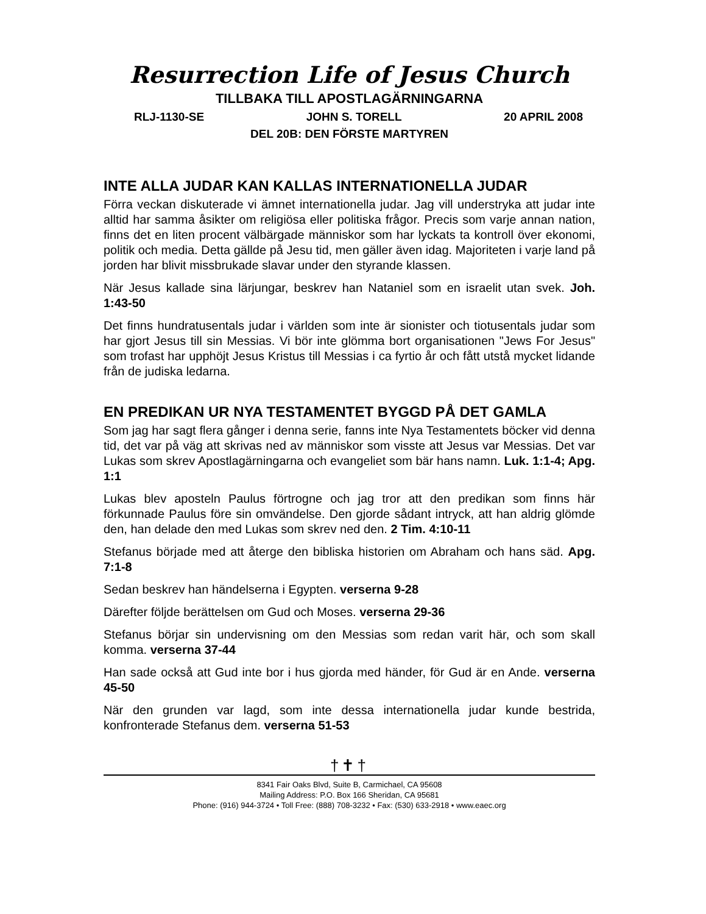Resurrection Life of Jesus Church
TILLBAKA TILL APOSTLAGÄRNINGARNA
RLJ-1130-SE JOHN S. TORELL 20 APRIL 2008
DEL 20B: DEN FÖRSTE MARTYREN
INTE ALLA JUDAR KAN KALLAS INTERNATIONELLA JUDAR
Förra veckan diskuterade vi ämnet internationella judar. Jag vill understryka att judar inte alltid har samma åsikter om religiösa eller politiska frågor. Precis som varje annan nation, finns det en liten procent välbärgade människor som har lyckats ta kontroll över ekonomi, politik och media. Detta gällde på Jesu tid, men gäller även idag. Majoriteten i varje land på jorden har blivit missbrukade slavar under den styrande klassen.
När Jesus kallade sina lärjungar, beskrev han Nataniel som en israelit utan svek. Joh. 1:43-50
Det finns hundratusentals judar i världen som inte är sionister och tiotusentals judar som har gjort Jesus till sin Messias. Vi bör inte glömma bort organisationen "Jews For Jesus" som trofast har upphöjt Jesus Kristus till Messias i ca fyrtio år och fått utstå mycket lidande från de judiska ledarna.
EN PREDIKAN UR NYA TESTAMENTET BYGGD PÅ DET GAMLA
Som jag har sagt flera gånger i denna serie, fanns inte Nya Testamentets böcker vid denna tid, det var på väg att skrivas ned av människor som visste att Jesus var Messias. Det var Lukas som skrev Apostlagärningarna och evangeliet som bär hans namn. Luk. 1:1-4; Apg. 1:1
Lukas blev aposteln Paulus förtrogne och jag tror att den predikan som finns här förkunnade Paulus före sin omvändelse. Den gjorde sådant intryck, att han aldrig glömde den, han delade den med Lukas som skrev ned den. 2 Tim. 4:10-11
Stefanus började med att återge den bibliska historien om Abraham och hans säd. Apg. 7:1-8
Sedan beskrev han händelserna i Egypten. verserna 9-28
Därefter följde berättelsen om Gud och Moses. verserna 29-36
Stefanus börjar sin undervisning om den Messias som redan varit här, och som skall komma. verserna 37-44
Han sade också att Gud inte bor i hus gjorda med händer, för Gud är en Ande. verserna 45-50
När den grunden var lagd, som inte dessa internationella judar kunde bestrida, konfronterade Stefanus dem. verserna 51-53
†✝†
8341 Fair Oaks Blvd, Suite B, Carmichael, CA 95608
Mailing Address: P.O. Box 166 Sheridan, CA 95681
Phone: (916) 944-3724 • Toll Free: (888) 708-3232 • Fax: (530) 633-2918 • www.eaec.org